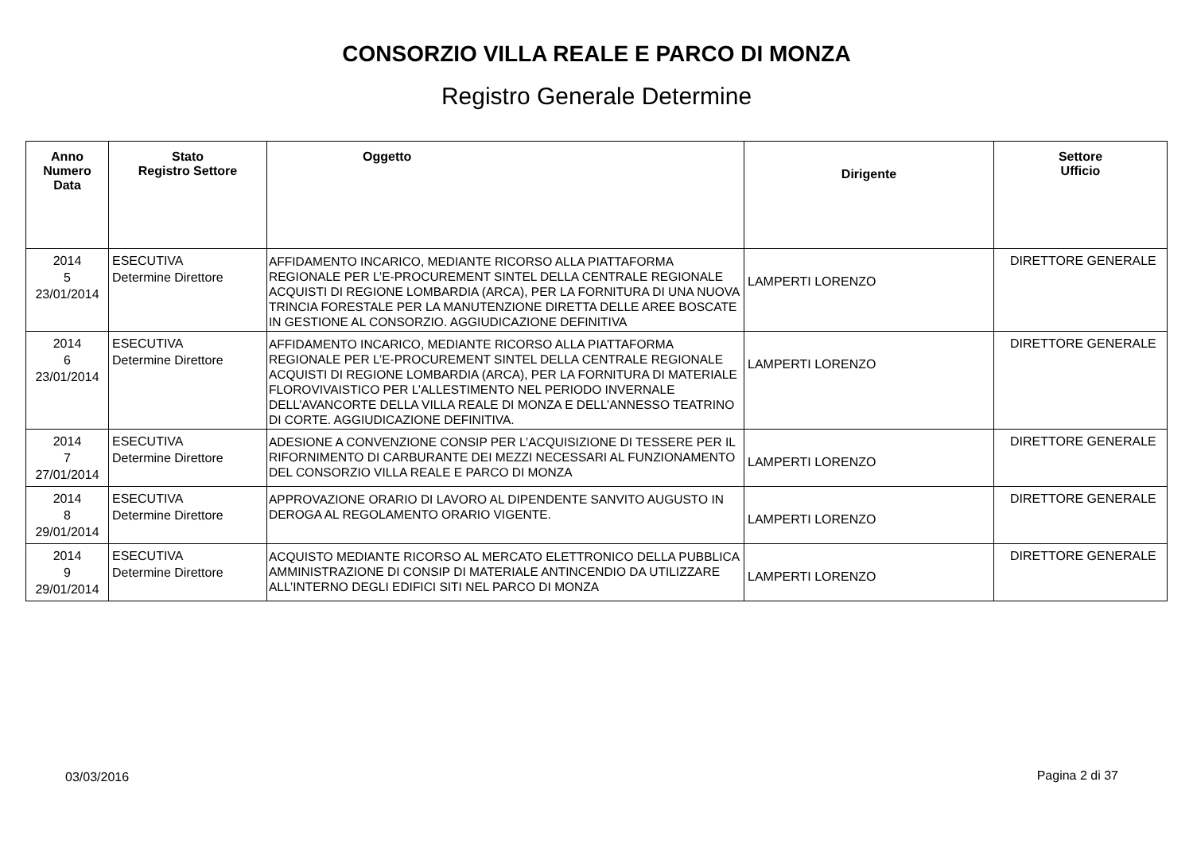CONSORZIO VILLA REALE E PARCO DI MONZA
Registro Generale Determine
| Anno Numero Data | Stato Registro Settore | Oggetto | Dirigente | Settore Ufficio |
| --- | --- | --- | --- | --- |
| 2014 5 23/01/2014 | ESECUTIVA Determine Direttore | AFFIDAMENTO INCARICO, MEDIANTE RICORSO ALLA PIATTAFORMA REGIONALE PER L’E-PROCUREMENT SINTEL DELLA CENTRALE REGIONALE ACQUISTI DI REGIONE LOMBARDIA (ARCA), PER LA FORNITURA DI UNA NUOVA TRINCIA FORESTALE PER LA MANUTENZIONE DIRETTA DELLE AREE BOSCATE IN GESTIONE AL CONSORZIO. AGGIUDICAZIONE DEFINITIVA | LAMPERTI LORENZO | DIRETTORE GENERALE |
| 2014 6 23/01/2014 | ESECUTIVA Determine Direttore | AFFIDAMENTO INCARICO, MEDIANTE RICORSO ALLA PIATTAFORMA REGIONALE PER L’E-PROCUREMENT SINTEL DELLA CENTRALE REGIONALE ACQUISTI DI REGIONE LOMBARDIA (ARCA), PER LA FORNITURA DI MATERIALE FLOROVIVAISTICO PER L’ALLESTIMENTO NEL PERIODO INVERNALE DELL’AVANCORTE DELLA VILLA REALE DI MONZA E DELL’ANNESSO TEATRINO DI CORTE. AGGIUDICAZIONE DEFINITIVA. | LAMPERTI LORENZO | DIRETTORE GENERALE |
| 2014 7 27/01/2014 | ESECUTIVA Determine Direttore | ADESIONE A CONVENZIONE CONSIP PER L’ACQUISIZIONE DI TESSERE PER IL RIFORNIMENTO DI CARBURANTE DEI MEZZI NECESSARI AL FUNZIONAMENTO DEL CONSORZIO VILLA REALE E PARCO DI MONZA | LAMPERTI LORENZO | DIRETTORE GENERALE |
| 2014 8 29/01/2014 | ESECUTIVA Determine Direttore | APPROVAZIONE ORARIO DI LAVORO AL DIPENDENTE SANVITO AUGUSTO IN DEROGA AL REGOLAMENTO ORARIO VIGENTE. | LAMPERTI LORENZO | DIRETTORE GENERALE |
| 2014 9 29/01/2014 | ESECUTIVA Determine Direttore | ACQUISTO MEDIANTE RICORSO AL MERCATO ELETTRONICO DELLA PUBBLICA AMMINISTRAZIONE DI CONSIP DI MATERIALE ANTINCENDIO DA UTILIZZARE ALL’INTERNO DEGLI EDIFICI SITI NEL PARCO DI MONZA | LAMPERTI LORENZO | DIRETTORE GENERALE |
03/03/2016 Pagina 2 di 37